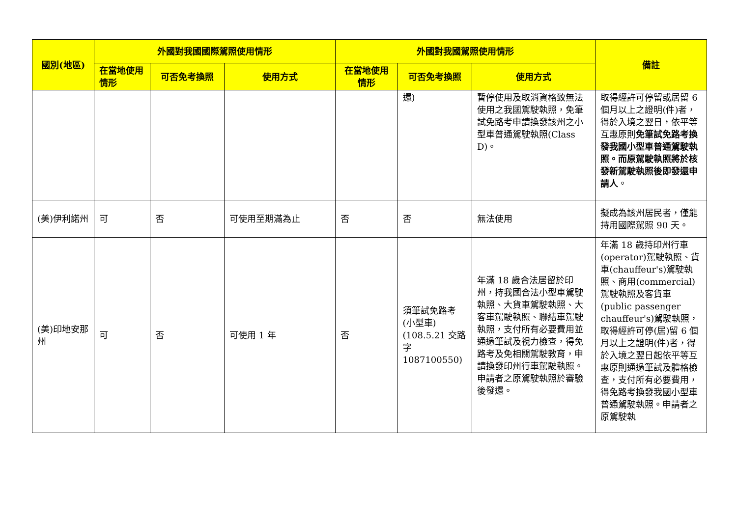| 國別(地區) | 外國對我國國際駕照使用情形 | | | 外國對我國駕照使用情形 | | | 備註 |
| --- | --- | --- | --- | --- | --- | --- | --- |
| | 在當地使用情形 | 可否免考換照 | 使用方式 | 在當地使用情形 | 可否免考換照 | 使用方式 | |
| | | | | | 還) | 暫停使用及取消資格致無法使用之我國駕駛執照，免筆試免路考申請換發該州之小型車普通駕駛執照(Class D)。 | 取得經許可停留或居留 6 個月以上之證明(件)者，得於入境之翌日，依平等互惠原則 免筆試免路考換發我國小型車普通駕駛執照。而原駕駛執照將於核發新駕駛執照後即發還申請人 。 |
| (美)伊利諾州 | 可 | 否 | 可使用至期滿為止 | 否 | 否 | 無法使用 | 擬成為該州居民者，僅能持用國際駕照 90 天。 |
| (美)印地安那州 | 可 | 否 | 可使用 1 年 | 否 | 須筆試免路考(小型車)(108.5.21 交路字 1087100550) | 年滿 18 歲合法居留於印州，持我國合法小型車駕駛執照、大貨車駕駛執照、大客車駕駛執照、聯結車駕駛執照，支付所有必要費用並通過筆試及視力檢查，得免路考及免相關駕駛教育，申請換發印州行車駕駛執照。申請者之原駕駛執照於審驗後發還。 | 年滿 18 歲持印州行車(operator)駕駛執照、貨車(chauffeur's)駕駛執照、商用(commercial)駕駛執照及客貨車(public passenger chauffeur's)駕駛執照，取得經許可停(居)留 6 個月以上之證明(件)者，得於入境之翌日起依平等互惠原則通過筆試及體格檢查，支付所有必要費用，得免路考換發我國小型車普通駕駛執照。申請者之原駕駛執 |